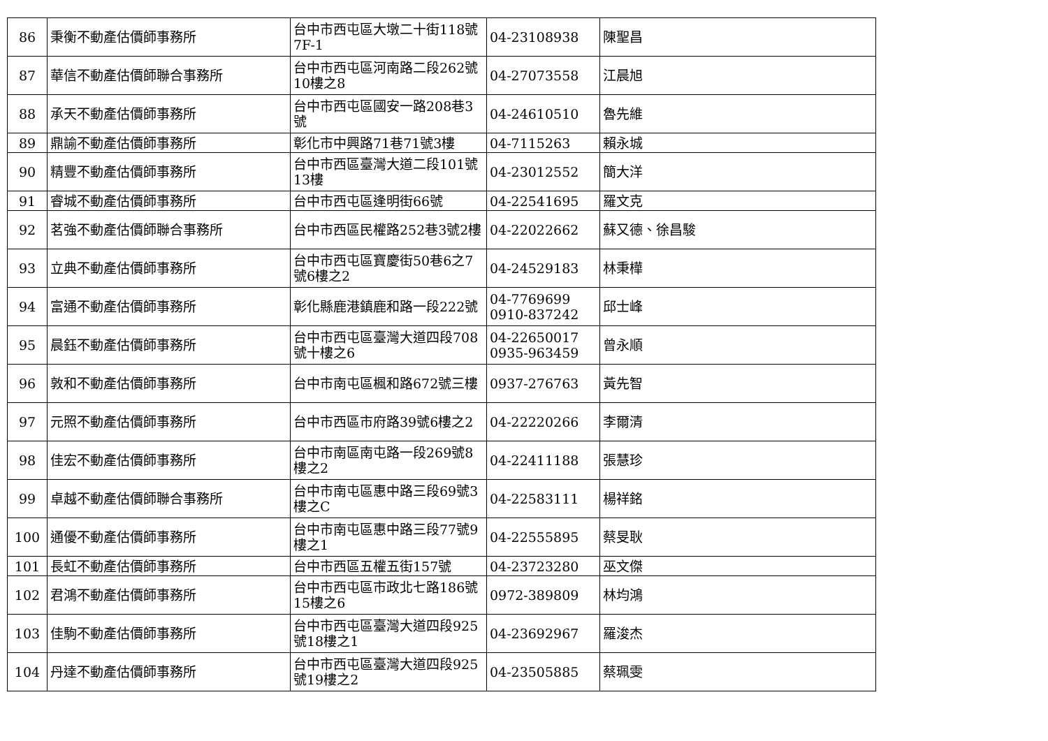| 86 | 秉衡不動產估價師事務所 | 台中市西屯區大墩二十街118號7F-1 | 04-23108938 | 陳聖昌 |
| 87 | 華信不動產估價師聯合事務所 | 台中市西屯區河南路二段262號10樓之8 | 04-27073558 | 江晨旭 |
| 88 | 承天不動產估價師事務所 | 台中市西屯區國安一路208巷3號 | 04-24610510 | 魯先維 |
| 89 | 鼎諭不動產估價師事務所 | 彰化市中興路71巷71號3樓 | 04-7115263 | 賴永城 |
| 90 | 精豐不動產估價師事務所 | 台中市西區臺灣大道二段101號13樓 | 04-23012552 | 簡大洋 |
| 91 | 睿城不動產估價師事務所 | 台中市西屯區逢明街66號 | 04-22541695 | 羅文克 |
| 92 | 茗強不動產估價師聯合事務所 | 台中市西區民權路252巷3號2樓 | 04-22022662 | 蘇又德、徐昌駿 |
| 93 | 立典不動產估價師事務所 | 台中市西屯區寶慶街50巷6之7號6樓之2 | 04-24529183 | 林秉樺 |
| 94 | 富通不動產估價師事務所 | 彰化縣鹿港鎮鹿和路一段222號 | 04-7769699 0910-837242 | 邱士峰 |
| 95 | 晨鈺不動產估價師事務所 | 台中市西屯區臺灣大道四段708號十樓之6 | 04-22650017 0935-963459 | 曾永順 |
| 96 | 敦和不動產估價師事務所 | 台中市南屯區楓和路672號三樓 | 0937-276763 | 黃先智 |
| 97 | 元照不動產估價師事務所 | 台中市西區市府路39號6樓之2 | 04-22220266 | 李爾清 |
| 98 | 佳宏不動產估價師事務所 | 台中市南區南屯路一段269號8樓之2 | 04-22411188 | 張慧珍 |
| 99 | 卓越不動產估價師聯合事務所 | 台中市南屯區惠中路三段69號3樓之C | 04-22583111 | 楊祥銘 |
| 100 | 通優不動產估價師事務所 | 台中市南屯區惠中路三段77號9樓之1 | 04-22555895 | 蔡旻耿 |
| 101 | 長虹不動產估價師事務所 | 台中市西區五權五街157號 | 04-23723280 | 巫文傑 |
| 102 | 君鴻不動產估價師事務所 | 台中市西屯區市政北七路186號15樓之6 | 0972-389809 | 林均鴻 |
| 103 | 佳駒不動產估價師事務所 | 台中市西屯區臺灣大道四段925號18樓之1 | 04-23692967 | 羅浚杰 |
| 104 | 丹達不動產估價師事務所 | 台中市西屯區臺灣大道四段925號19樓之2 | 04-23505885 | 蔡珮雯 |